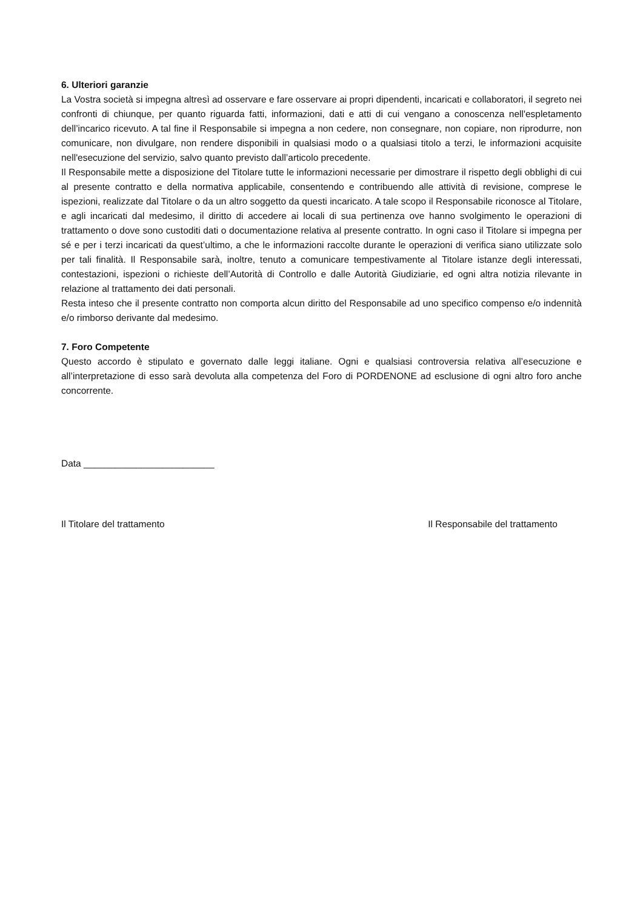6. Ulteriori garanzie
La Vostra società si impegna altresì ad osservare e fare osservare ai propri dipendenti, incaricati e collaboratori, il segreto nei confronti di chiunque, per quanto riguarda fatti, informazioni, dati e atti di cui vengano a conoscenza nell'espletamento dell’incarico ricevuto. A tal fine il Responsabile si impegna a non cedere, non consegnare, non copiare, non riprodurre, non comunicare, non divulgare, non rendere disponibili in qualsiasi modo o a qualsiasi titolo a terzi, le informazioni acquisite nell'esecuzione del servizio, salvo quanto previsto dall’articolo precedente.
Il Responsabile mette a disposizione del Titolare tutte le informazioni necessarie per dimostrare il rispetto degli obblighi di cui al presente contratto e della normativa applicabile, consentendo e contribuendo alle attività di revisione, comprese le ispezioni, realizzate dal Titolare o da un altro soggetto da questi incaricato. A tale scopo il Responsabile riconosce al Titolare, e agli incaricati dal medesimo, il diritto di accedere ai locali di sua pertinenza ove hanno svolgimento le operazioni di trattamento o dove sono custoditi dati o documentazione relativa al presente contratto. In ogni caso il Titolare si impegna per sé e per i terzi incaricati da quest’ultimo, a che le informazioni raccolte durante le operazioni di verifica siano utilizzate solo per tali finalità. Il Responsabile sarà, inoltre, tenuto a comunicare tempestivamente al Titolare istanze degli interessati, contestazioni, ispezioni o richieste dell’Autorità di Controllo e dalle Autorità Giudiziarie, ed ogni altra notizia rilevante in relazione al trattamento dei dati personali.
Resta inteso che il presente contratto non comporta alcun diritto del Responsabile ad uno specifico compenso e/o indennità e/o rimborso derivante dal medesimo.
7. Foro Competente
Questo accordo è stipulato e governato dalle leggi italiane. Ogni e qualsiasi controversia relativa all’esecuzione e all’interpretazione di esso sarà devoluta alla competenza del Foro di PORDENONE ad esclusione di ogni altro foro anche concorrente.
Data _________________________
Il Titolare del trattamento Il Responsabile del trattamento